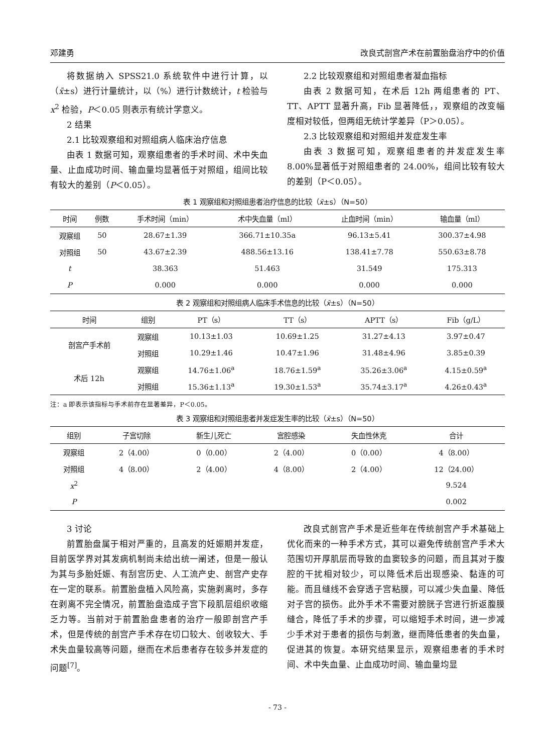邓建勇 改良式剖宫产术在前置胎盘治疗中的价值
将数据纳入 SPSS21.0 系统软件中进行计算，以（x̄±s）进行计量统计，以（%）进行计数统计，t 检验与 x<sup>2</sup> 检验，P＜0.05 则表示有统计学意义。
2 结果
2.1 比较观察组和对照组病人临床治疗信息
由表 1 数据可知，观察组患者的手术时间、术中失血量、止血成功时间、输血量均显著低于对照组，组间比较有较大的差别（P＜0.05）。
2.2 比较观察组和对照组患者凝血指标
由表 2 数据可知，在术后 12h 两组患者的 PT、TT、APTT 显著升高，Fib 显著降低，，观察组的改变幅度相对较低，但两组无统计学差异（P＞0.05）。
2.3 比较观察组和对照组并发症发生率
由表 3 数据可知，观察组患者的并发症发生率 8.00%显著低于对照组患者的 24.00%，组间比较有较大的差别（P＜0.05）。
表 1 观察组和对照组患者治疗信息的比较（x̄±s）（N=50）
| 时间 | 例数 | 手术时间（min） | 术中失血量（ml） | 止血时间（min） | 输血量（ml） |
| --- | --- | --- | --- | --- | --- |
| 观察组 | 50 | 28.67±1.39 | 366.71±10.35a | 96.13±5.41 | 300.37±4.98 |
| 对照组 | 50 | 43.67±2.39 | 488.56±13.16 | 138.41±7.78 | 550.63±8.78 |
| t | | 38.363 | 51.463 | 31.549 | 175.313 |
| P | | 0.000 | 0.000 | 0.000 | 0.000 |
表 2 观察组和对照组病人临床手术信息的比较（x̄±s）（N=50）
| 时间 | 组别 | PT（s） | TT（s） | APTT（s） | Fib（g/L） |
| --- | --- | --- | --- | --- | --- |
| 剖宫产手术前 | 观察组 | 10.13±1.03 | 10.69±1.25 | 31.27±4.13 | 3.97±0.47 |
| | 对照组 | 10.29±1.46 | 10.47±1.96 | 31.48±4.96 | 3.85±0.39 |
| 术后 12h | 观察组 | 14.76±1.06<sup>a</sup> | 18.76±1.59<sup>a</sup> | 35.26±3.06<sup>a</sup> | 4.15±0.59<sup>a</sup> |
| | 对照组 | 15.36±1.13<sup>a</sup> | 19.30±1.53<sup>a</sup> | 35.74±3.17<sup>a</sup> | 4.26±0.43<sup>a</sup> |
注：a 即表示该指标与手术前存在显著差异，P＜0.05。
表 3 观察组和对照组患者并发症发生率的比较（x̄±s）（N=50）
| 组别 | 子宫切除 | 新生儿死亡 | 宫腔感染 | 失血性休克 | 合计 |
| --- | --- | --- | --- | --- | --- |
| 观察组 | 2（4.00） | 0（0.00） | 2（4.00） | 0（0.00） | 4（8.00） |
| 对照组 | 4（8.00） | 2（4.00） | 4（8.00） | 2（4.00） | 12（24.00） |
| x<sup>2</sup> | | | | | 9.524 |
| P | | | | | 0.002 |
3 讨论
前置胎盘属于相对严重的，且高发的妊娠期并发症，目前医学界对其发病机制尚未给出统一阐述，但是一般认为其与多胎妊娠、有刮宫历史、人工流产史、剖宫产史存在一定的联系。前置胎盘植入风险高，实施剥离时，多存在剥离不完全情况，前置胎盘造成子宫下段肌层组织收缩乏力等。当前对于前置胎盘患者的治疗一般即剖宫产手术，但是传统的剖宫产手术存在切口较大、创收较大、手术失血量较高等问题，继而在术后患者存在较多并发症的问题<sup>[7]</sup>。
改良式剖宫产手术是近些年在传统剖宫产手术基础上优化而来的一种手术方式，其可以避免传统剖宫产手术大范围切开厚肌层而导致的血窦较多的问题，而且其对于腹腔的干扰相对较少，可以降低术后出现感染、黏连的可能。而且缝线不会穿透子宫粘膜，可以减少失血量、降低对子宫的损伤。此外手术不需要对膀胱子宫进行折返腹膜缝合，降低了手术的步骤，可以缩短手术时间，进一步减少手术对于患者的损伤与刺激，继而降低患者的失血量，促进其的恢复。本研究结果显示，观察组患者的手术时间、术中失血量、止血成功时间、输血量均显
- 73 -